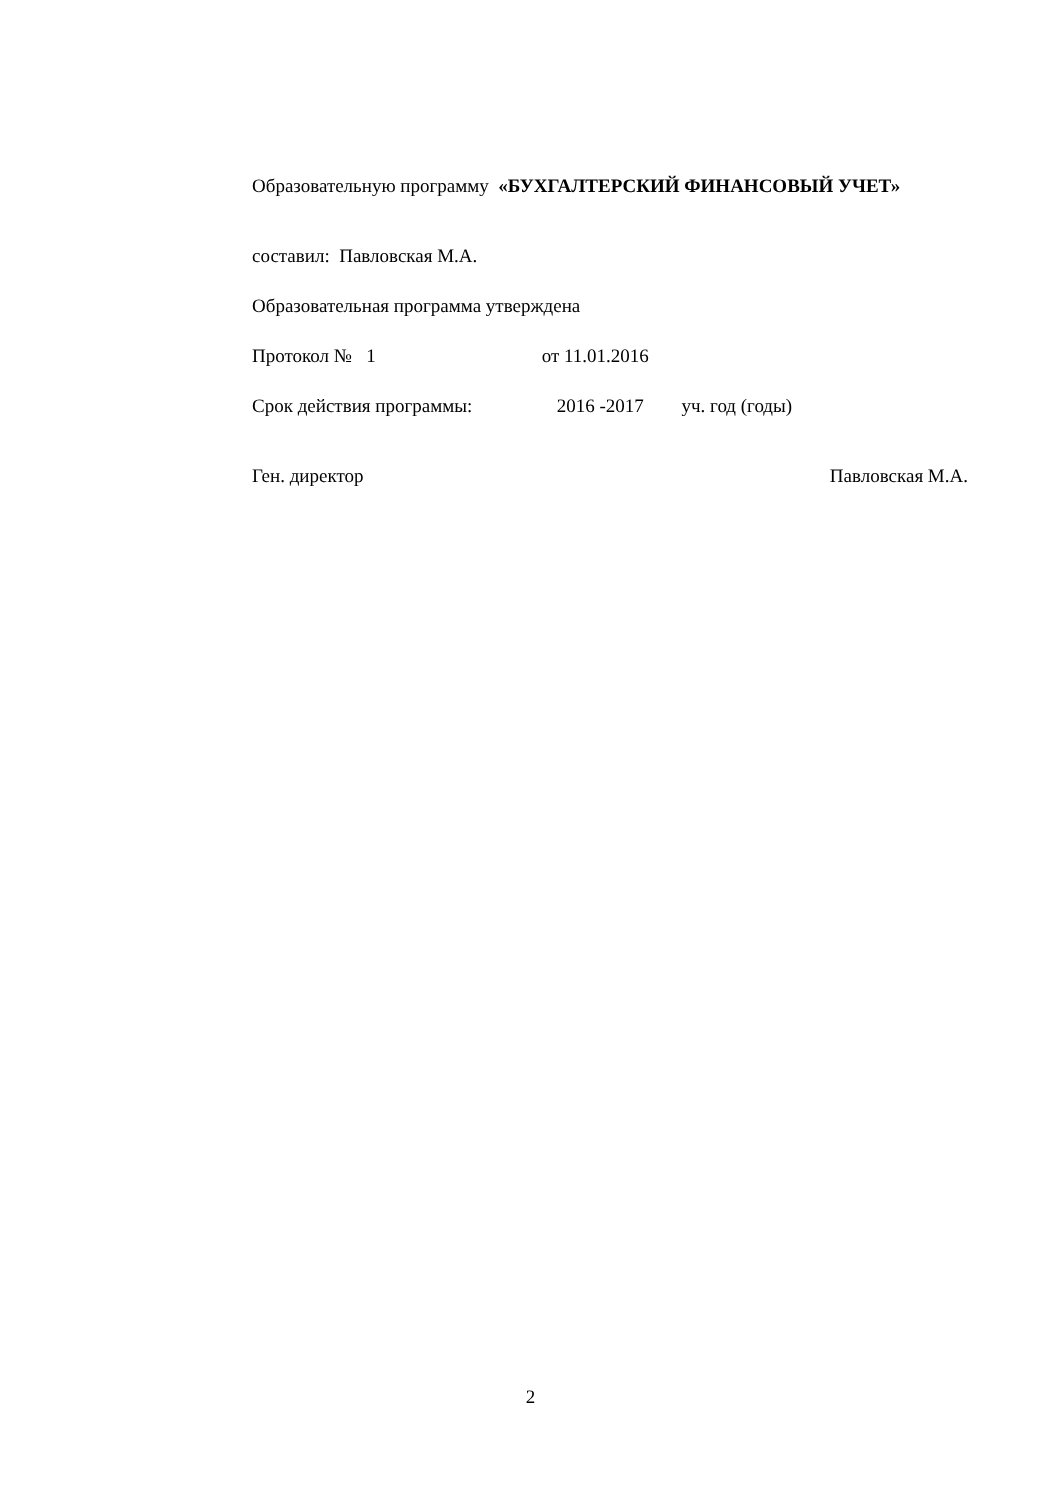Образовательную программу «БУХГАЛТЕРСКИЙ ФИНАНСОВЫЙ УЧЕТ»
составил: Павловская М.А.
Образовательная программа утверждена
Протокол № 1 от 11.01.2016
Срок действия программы: 2016 -2017 уч. год (годы)
Ген. директор Павловская М.А.
2